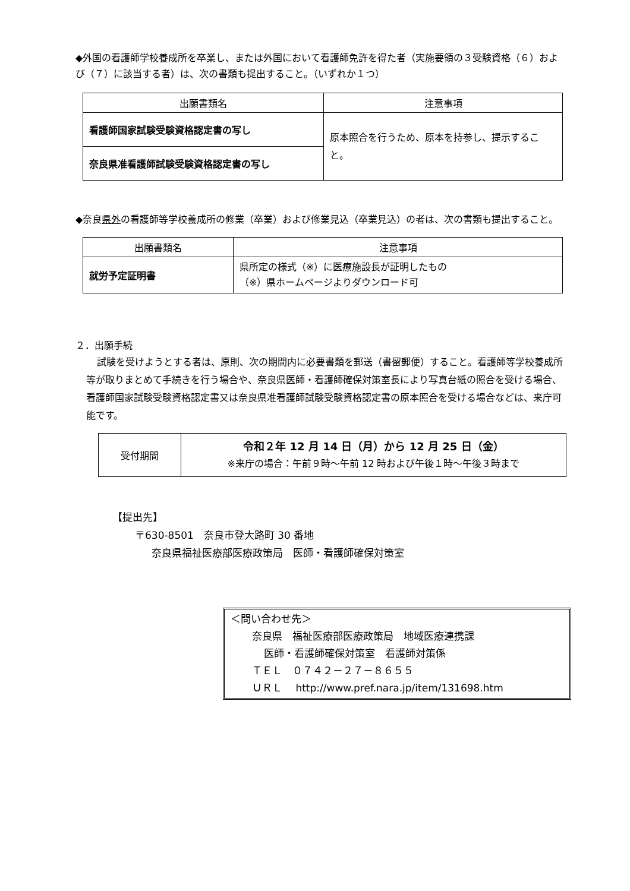◆外国の看護師学校養成所を卒業し、または外国において看護師免許を得た者（実施要領の３受験資格（６）および（７）に該当する者）は、次の書類も提出すること。（いずれか１つ）
| 出願書類名 | 注意事項 |
| --- | --- |
| 看護師国家試験受験資格認定書の写し | 原本照合を行うため、原本を持参し、提示すること。 |
| 奈良県准看護師試験受験資格認定書の写し | |
◆奈良県外の看護師等学校養成所の修業（卒業）および修業見込（卒業見込）の者は、次の書類も提出すること。
| 出願書類名 | 注意事項 |
| --- | --- |
| 就労予定証明書 | 県所定の様式（※）に医療施設長が証明したもの （※）県ホームページよりダウンロード可 |
２．出願手続
試験を受けようとする者は、原則、次の期間内に必要書類を郵送（書留郵便）すること。看護師等学校養成所等が取りまとめて手続きを行う場合や、奈良県医師・看護師確保対策室長により写真台紙の照合を受ける場合、看護師国家試験受験資格認定書又は奈良県准看護師試験受験資格認定書の原本照合を受ける場合などは、来庁可能です。
| 受付期間 | 令和２年 12 月 14 日（月）から 12 月 25 日（金） ※来庁の場合：午前９時～午前 12 時および午後１時～午後３時まで |
【提出先】
〒630-8501　奈良市登大路町 30 番地
奈良県福祉医療部医療政策局　医師・看護師確保対策室
＜問い合わせ先＞
奈良県　福祉医療部医療政策局　地域医療連携課
医師・看護師確保対策室　看護師対策係
ＴＥＬ　０７４２－２７－８６５５
ＵＲＬ　 http://www.pref.nara.jp/item/131698.htm